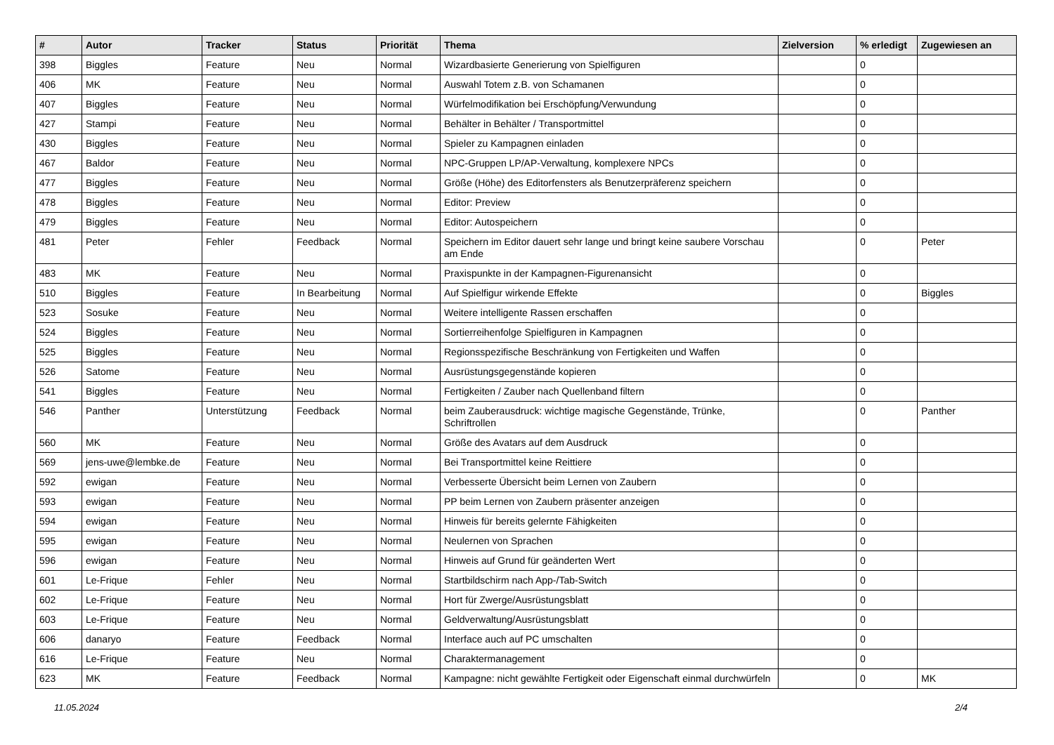| # | Autor | Tracker | Status | Priorität | Thema | Zielversion | % erledigt | Zugewiesen an |
| --- | --- | --- | --- | --- | --- | --- | --- | --- |
| 398 | Biggles | Feature | Neu | Normal | Wizardbasierte Generierung von Spielfiguren | | 0 | |
| 406 | MK | Feature | Neu | Normal | Auswahl Totem z.B. von Schamanen | | 0 | |
| 407 | Biggles | Feature | Neu | Normal | Würfelmodifikation bei Erschöpfung/Verwundung | | 0 | |
| 427 | Stampi | Feature | Neu | Normal | Behälter in Behälter / Transportmittel | | 0 | |
| 430 | Biggles | Feature | Neu | Normal | Spieler zu Kampagnen einladen | | 0 | |
| 467 | Baldor | Feature | Neu | Normal | NPC-Gruppen LP/AP-Verwaltung, komplexere NPCs | | 0 | |
| 477 | Biggles | Feature | Neu | Normal | Größe (Höhe) des Editorfensters als Benutzerpräferenz speichern | | 0 | |
| 478 | Biggles | Feature | Neu | Normal | Editor: Preview | | 0 | |
| 479 | Biggles | Feature | Neu | Normal | Editor: Autospeichern | | 0 | |
| 481 | Peter | Fehler | Feedback | Normal | Speichern im Editor dauert sehr lange und bringt keine saubere Vorschau am Ende | | 0 | Peter |
| 483 | MK | Feature | Neu | Normal | Praxispunkte in der Kampagnen-Figurenansicht | | 0 | |
| 510 | Biggles | Feature | In Bearbeitung | Normal | Auf Spielfigur wirkende Effekte | | 0 | Biggles |
| 523 | Sosuke | Feature | Neu | Normal | Weitere intelligente Rassen erschaffen | | 0 | |
| 524 | Biggles | Feature | Neu | Normal | Sortierreihenfolge Spielfiguren in Kampagnen | | 0 | |
| 525 | Biggles | Feature | Neu | Normal | Regionsspezifische Beschränkung von Fertigkeiten und Waffen | | 0 | |
| 526 | Satome | Feature | Neu | Normal | Ausrüstungsgegenstände kopieren | | 0 | |
| 541 | Biggles | Feature | Neu | Normal | Fertigkeiten / Zauber nach Quellenband filtern | | 0 | |
| 546 | Panther | Unterstützung | Feedback | Normal | beim Zauberausdruck: wichtige magische Gegenstände, Trünke, Schriftrollen | | 0 | Panther |
| 560 | MK | Feature | Neu | Normal | Größe des Avatars auf dem Ausdruck | | 0 | |
| 569 | jens-uwe@lembke.de | Feature | Neu | Normal | Bei Transportmittel keine Reittiere | | 0 | |
| 592 | ewigan | Feature | Neu | Normal | Verbesserte Übersicht beim Lernen von Zaubern | | 0 | |
| 593 | ewigan | Feature | Neu | Normal | PP beim Lernen von Zaubern präsenter anzeigen | | 0 | |
| 594 | ewigan | Feature | Neu | Normal | Hinweis für bereits gelernte Fähigkeiten | | 0 | |
| 595 | ewigan | Feature | Neu | Normal | Neulernen von Sprachen | | 0 | |
| 596 | ewigan | Feature | Neu | Normal | Hinweis auf Grund für geänderten Wert | | 0 | |
| 601 | Le-Frique | Fehler | Neu | Normal | Startbildschirm nach App-/Tab-Switch | | 0 | |
| 602 | Le-Frique | Feature | Neu | Normal | Hort für Zwerge/Ausrüstungsblatt | | 0 | |
| 603 | Le-Frique | Feature | Neu | Normal | Geldverwaltung/Ausrüstungsblatt | | 0 | |
| 606 | danaryo | Feature | Feedback | Normal | Interface auch auf PC umschalten | | 0 | |
| 616 | Le-Frique | Feature | Neu | Normal | Charaktermanagement | | 0 | |
| 623 | MK | Feature | Feedback | Normal | Kampagne: nicht gewählte Fertigkeit oder Eigenschaft einmal durchwürfeln | | 0 | MK |
11.05.2024 2/4